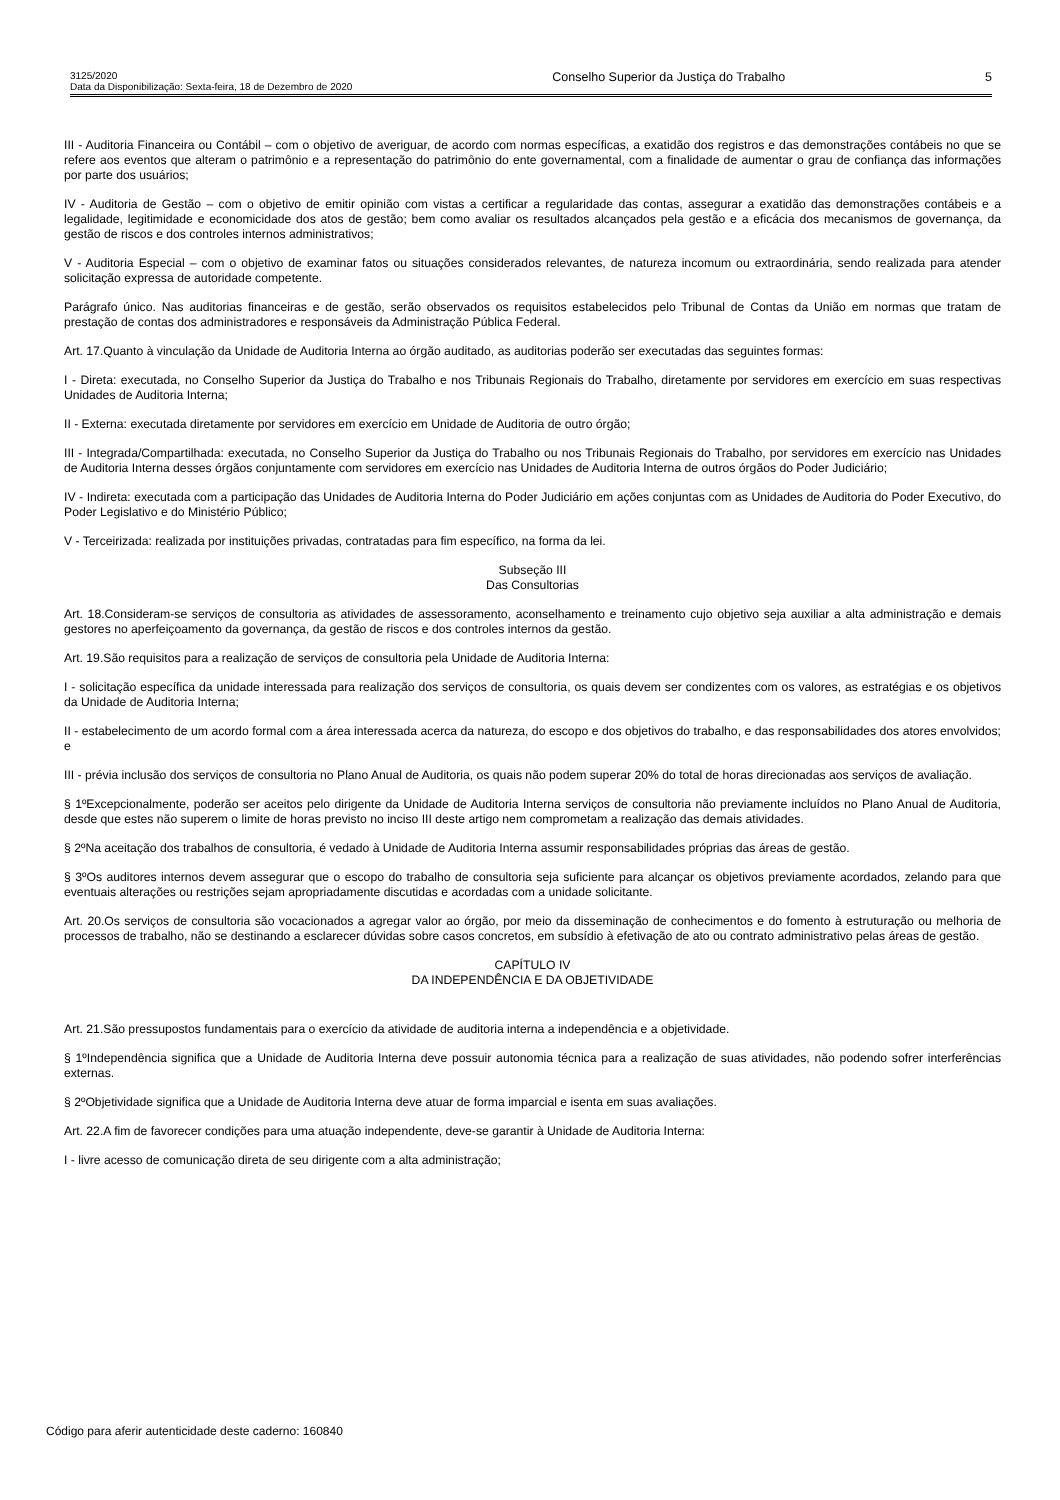3125/2020
Data da Disponibilização: Sexta-feira, 18 de Dezembro de 2020
Conselho Superior da Justiça do Trabalho
5
III - Auditoria Financeira ou Contábil – com o objetivo de averiguar, de acordo com normas específicas, a exatidão dos registros e das demonstrações contábeis no que se refere aos eventos que alteram o patrimônio e a representação do patrimônio do ente governamental, com a finalidade de aumentar o grau de confiança das informações por parte dos usuários;
IV - Auditoria de Gestão – com o objetivo de emitir opinião com vistas a certificar a regularidade das contas, assegurar a exatidão das demonstrações contábeis e a legalidade, legitimidade e economicidade dos atos de gestão; bem como avaliar os resultados alcançados pela gestão e a eficácia dos mecanismos de governança, da gestão de riscos e dos controles internos administrativos;
V - Auditoria Especial – com o objetivo de examinar fatos ou situações considerados relevantes, de natureza incomum ou extraordinária, sendo realizada para atender solicitação expressa de autoridade competente.
Parágrafo único. Nas auditorias financeiras e de gestão, serão observados os requisitos estabelecidos pelo Tribunal de Contas da União em normas que tratam de prestação de contas dos administradores e responsáveis da Administração Pública Federal.
Art. 17.Quanto à vinculação da Unidade de Auditoria Interna ao órgão auditado, as auditorias poderão ser executadas das seguintes formas:
I - Direta: executada, no Conselho Superior da Justiça do Trabalho e nos Tribunais Regionais do Trabalho, diretamente por servidores em exercício em suas respectivas Unidades de Auditoria Interna;
II - Externa: executada diretamente por servidores em exercício em Unidade de Auditoria de outro órgão;
III - Integrada/Compartilhada: executada, no Conselho Superior da Justiça do Trabalho ou nos Tribunais Regionais do Trabalho, por servidores em exercício nas Unidades de Auditoria Interna desses órgãos conjuntamente com servidores em exercício nas Unidades de Auditoria Interna de outros órgãos do Poder Judiciário;
IV - Indireta: executada com a participação das Unidades de Auditoria Interna do Poder Judiciário em ações conjuntas com as Unidades de Auditoria do Poder Executivo, do Poder Legislativo e do Ministério Público;
V - Terceirizada: realizada por instituições privadas, contratadas para fim específico, na forma da lei.
Subseção III
Das Consultorias
Art. 18.Consideram-se serviços de consultoria as atividades de assessoramento, aconselhamento e treinamento cujo objetivo seja auxiliar a alta administração e demais gestores no aperfeiçoamento da governança, da gestão de riscos e dos controles internos da gestão.
Art. 19.São requisitos para a realização de serviços de consultoria pela Unidade de Auditoria Interna:
I - solicitação específica da unidade interessada para realização dos serviços de consultoria, os quais devem ser condizentes com os valores, as estratégias e os objetivos da Unidade de Auditoria Interna;
II - estabelecimento de um acordo formal com a área interessada acerca da natureza, do escopo e dos objetivos do trabalho, e das responsabilidades dos atores envolvidos; e
III - prévia inclusão dos serviços de consultoria no Plano Anual de Auditoria, os quais não podem superar 20% do total de horas direcionadas aos serviços de avaliação.
§ 1ºExcepcionalmente, poderão ser aceitos pelo dirigente da Unidade de Auditoria Interna serviços de consultoria não previamente incluídos no Plano Anual de Auditoria, desde que estes não superem o limite de horas previsto no inciso III deste artigo nem comprometam a realização das demais atividades.
§ 2ºNa aceitação dos trabalhos de consultoria, é vedado à Unidade de Auditoria Interna assumir responsabilidades próprias das áreas de gestão.
§ 3ºOs auditores internos devem assegurar que o escopo do trabalho de consultoria seja suficiente para alcançar os objetivos previamente acordados, zelando para que eventuais alterações ou restrições sejam apropriadamente discutidas e acordadas com a unidade solicitante.
Art. 20.Os serviços de consultoria são vocacionados a agregar valor ao órgão, por meio da disseminação de conhecimentos e do fomento à estruturação ou melhoria de processos de trabalho, não se destinando a esclarecer dúvidas sobre casos concretos, em subsídio à efetivação de ato ou contrato administrativo pelas áreas de gestão.
CAPÍTULO IV
DA INDEPENDÊNCIA E DA OBJETIVIDADE
Art. 21.São pressupostos fundamentais para o exercício da atividade de auditoria interna a independência e a objetividade.
§ 1ºIndependência significa que a Unidade de Auditoria Interna deve possuir autonomia técnica para a realização de suas atividades, não podendo sofrer interferências externas.
§ 2ºObjetividade significa que a Unidade de Auditoria Interna deve atuar de forma imparcial e isenta em suas avaliações.
Art. 22.A fim de favorecer condições para uma atuação independente, deve-se garantir à Unidade de Auditoria Interna:
I - livre acesso de comunicação direta de seu dirigente com a alta administração;
Código para aferir autenticidade deste caderno: 160840